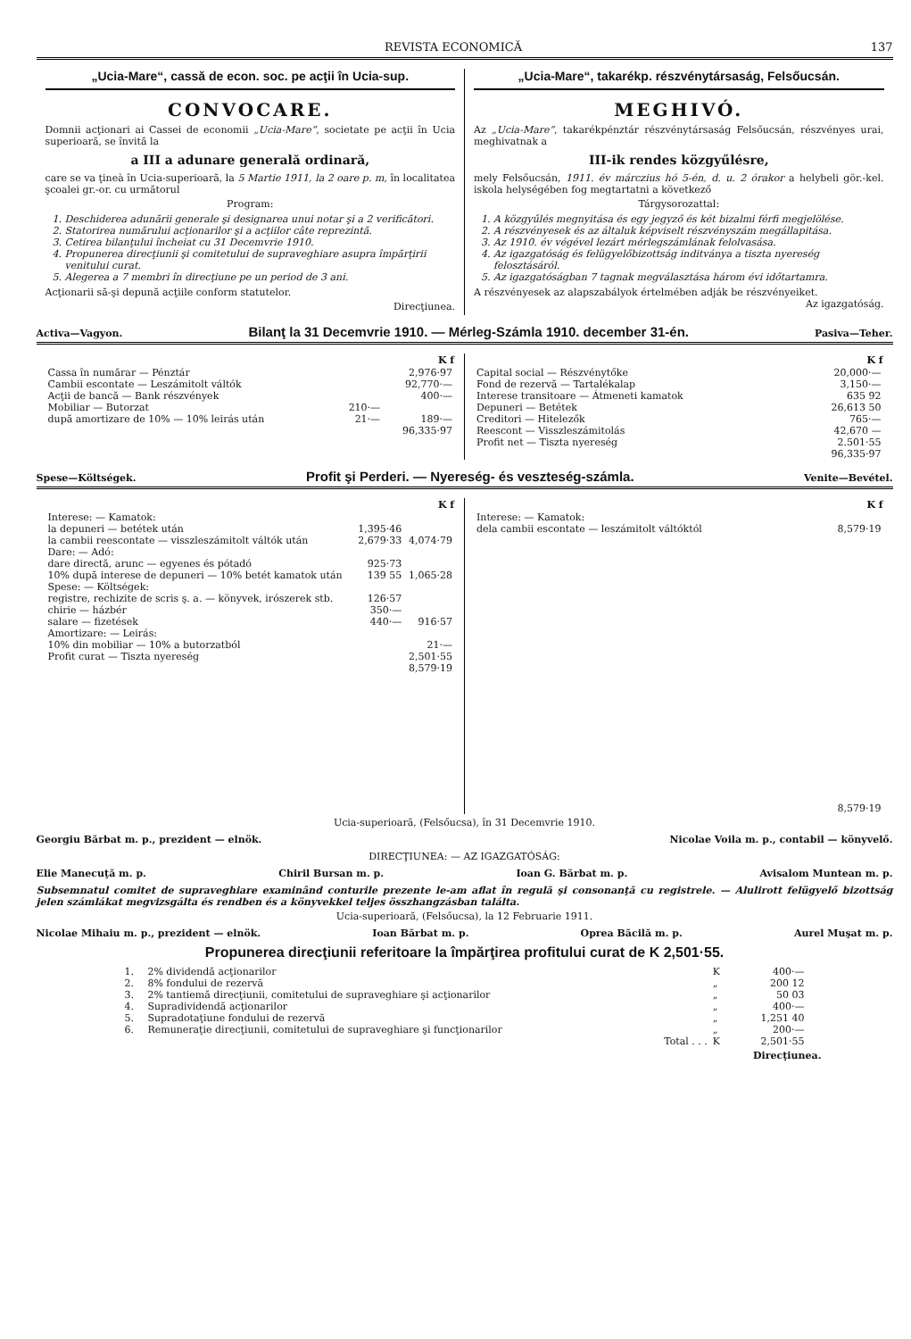REVISTA ECONOMICĂ 137
„Ucia-Mare“, cassă de econ. soc. pe acţii în Ucia-sup.
CONVOCARE.
Domnii acţionari ai Cassei de economii „Ucia-Mare“, societate pe acţii în Ucia superioară, se învită la
a III a adunare generală ordinară,
care se va ţineà în Ucia-superioară, la 5 Martie 1911, la 2 oare p. m, în localitatea şcoalei gr.-or. cu următorul
Program:
1. Deschiderea adunării generale şi designarea unui notar şi a 2 verificători.
2. Statorirea numărului acţionarilor şi a acţiilor câte reprezintă.
3. Cetirea bilanţului încheiat cu 31 Decemvrie 1910.
4. Propunerea direcţiunii şi comitetului de supraveghiare asupra împărţirii venitului curat.
5. Alegerea a 7 membri în direcţiune pe un period de 3 ani.
Acţionarii să-şi depună acţiile conform statutelor.
Direcţiunea.
„Ucia-Mare“, takarékp. részvénytársaság, Felsőucsán.
MEGHIVÓ.
Az „Ucia-Mare“, takarékpénztár részvénytársaság Felsőucsán, részvényes urai, meghivatnak a
III-ik rendes közgyűlésre,
mely Felsőucsán, 1911. év márczius hó 5-én, d. u. 2 órakor a helybeli gör.-kel. iskola helységében fog megtartatni a következő
Tárgysorozattal:
1. A közgyűlés megnyitása és egy jegyző és két bizalmi férfi megjelölése.
2. A részvényesek és az általuk képviselt részvényszám megállapitása.
3. Az 1910. év végével lezárt mérlegszámlának felolvasása.
4. Az igazgatóság és felügyelőbizottság inditványa a tiszta nyereség felosztásáról.
5. Az igazgatóságban 7 tagnak megválasztása három évi időtartamra.
A részvényesek az alapszabályok értelmében adják be részvényeiket. Az igazgatóság.
Activa—Vagyon. Bilanţ la 31 Decemvrie 1910. — Mérleg-Számla 1910. december 31-én. Pasiva—Teher.
| | | K f |
| --- | --- | --- |
| Cassa în numărar — Pénztár | | 2,976·97 |
| Cambii escontate — Leszámitolt váltók | | 92,770·— |
| Acţii de bancă — Bank részvények | | 400·— |
| Mobiliar — Butorzat | 210·— | |
| după amortizare de 10% — 10% leirás után | 21·— | 189·— |
| | | 96,335·97 |
| | K f |
| --- | --- |
| Capital social — Részvénytőke | 20,000·— |
| Fond de rezervă — Tartalékalap | 3,150·— |
| Interese transitoare — Átmeneti kamatok | 635 92 |
| Depuneri — Betétek | 26,613 50 |
| Creditori — Hitelezők | 765·— |
| Reescont — Visszleszámitolás | 42,670 — |
| Profit net — Tiszta nyereség | 2.501·55 |
| | 96,335·97 |
Spese—Költségek. Profit şi Perderi. — Nyereség- és veszteség-számla. Venite—Bevétel.
| | | K f |
| --- | --- | --- |
| Interese: — Kamatok: | | |
| la depuneri — betétek után | 1,395·46 | |
| la cambii reescontate — visszleszámitolt váltók után | 2,679·33 | 4,074·79 |
| Dare: — Adó: | | |
| dare directă, arunc — egyenes és pótadó | 925·73 | |
| 10% după interese de depuneri — 10% betét kamatok után | 139 55 | 1,065·28 |
| Spese: — Költségek: | | |
| registre, rechizite de scris ş. a. — könyvek, irószerek stb. | 126·57 | |
| chirie — házbér | 350·— | |
| salare — fizetések | 440·— | 916·57 |
| Amortizare: — Leirás: | | |
| 10% din mobiliar — 10% a butorzatból | | 21·— |
| Profit curat — Tiszta nyereség | | 2,501·55 |
| | | 8,579·19 |
| | K f |
| --- | --- |
| Interese: — Kamatok: | |
| dela cambii escontate — leszámitolt váltóktól | 8,579·19 |
| | 8,579·19 |
Ucia-superioară, (Felsőucsa), în 31 Decemvrie 1910.
Georgiu Bărbat m. p., prezident — elnök. Nicolae Voila m. p., contabil — könyvelő.
DIRECŢIUNEA: — AZ IGAZGATÓSÁG:
Elie Manecuţă m. p. Chiril Bursan m. p. Ioan G. Bărbat m. p. Avisalom Muntean m. p.
Subsemnatul comitet de supraveghiare examinând conturile prezente le-am aflat în regulă şi consonanţă cu registrele. — Alulirott felügyelő bizottság jelen számlákat megvizsgálta és rendben és a könyvekkel teljes összhangzásban találta.
Ucia-superioară, (Felsőucsa), la 12 Februarie 1911.
Nicolae Mihaiu m. p., prezident — elnök. Ioan Bărbat m. p. Oprea Băcilă m. p. Aurel Muşat m. p.
Propunerea direcţiunii referitoare la împărţirea profitului curat de K 2,501·55.
| 1. | 2% dividendă acţionarilor | K | 400·— |
| 2. | 8% fondului de rezervă | „ | 200 12 |
| 3. | 2% tantiemă direcţiunii, comitetului de supraveghiare şi acţionarilor | „ | 50 03 |
| 4. | Supradividendă acţionarilor | „ | 400·— |
| 5. | Supradotaţiune fondului de rezervă | „ | 1,251 40 |
| 6. | Remuneraţie direcţiunii, comitetului de supraveghiare şi funcţionarilor | „ | 200·— |
| | Total . . . | K | 2,501·55 |
Direcţiunea.